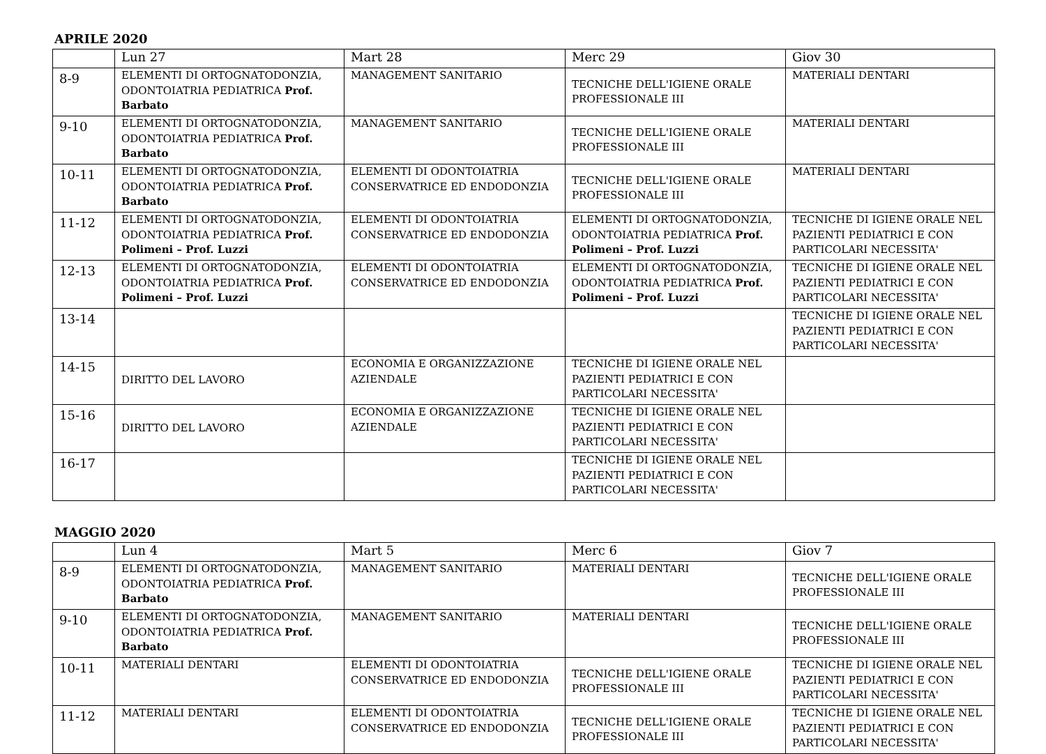APRILE 2020
| | Lun 27 | Mart 28 | Merc 29 | Giov 30 |
| --- | --- | --- | --- | --- |
| 8-9 | ELEMENTI DI ORTOGNATODONZIA, ODONTOIATRIA PEDIATRICA Prof. Barbato | MANAGEMENT SANITARIO | TECNICHE DELL'IGIENE ORALE PROFESSIONALE III | MATERIALI DENTARI |
| 9-10 | ELEMENTI DI ORTOGNATODONZIA, ODONTOIATRIA PEDIATRICA Prof. Barbato | MANAGEMENT SANITARIO | TECNICHE DELL'IGIENE ORALE PROFESSIONALE III | MATERIALI DENTARI |
| 10-11 | ELEMENTI DI ORTOGNATODONZIA, ODONTOIATRIA PEDIATRICA Prof. Barbato | ELEMENTI DI ODONTOIATRIA CONSERVATRICE ED ENDODONZIA | TECNICHE DELL'IGIENE ORALE PROFESSIONALE III | MATERIALI DENTARI |
| 11-12 | ELEMENTI DI ORTOGNATODONZIA, ODONTOIATRIA PEDIATRICA Prof. Polimeni – Prof. Luzzi | ELEMENTI DI ODONTOIATRIA CONSERVATRICE ED ENDODONZIA | ELEMENTI DI ORTOGNATODONZIA, ODONTOIATRIA PEDIATRICA Prof. Polimeni – Prof. Luzzi | TECNICHE DI IGIENE ORALE NEL PAZIENTI PEDIATRICI E CON PARTICOLARI NECESSITA' |
| 12-13 | ELEMENTI DI ORTOGNATODONZIA, ODONTOIATRIA PEDIATRICA Prof. Polimeni – Prof. Luzzi | ELEMENTI DI ODONTOIATRIA CONSERVATRICE ED ENDODONZIA | ELEMENTI DI ORTOGNATODONZIA, ODONTOIATRIA PEDIATRICA Prof. Polimeni – Prof. Luzzi | TECNICHE DI IGIENE ORALE NEL PAZIENTI PEDIATRICI E CON PARTICOLARI NECESSITA' |
| 13-14 | | | | TECNICHE DI IGIENE ORALE NEL PAZIENTI PEDIATRICI E CON PARTICOLARI NECESSITA' |
| 14-15 | DIRITTO DEL LAVORO | ECONOMIA E ORGANIZZAZIONE AZIENDALE | TECNICHE DI IGIENE ORALE NEL PAZIENTI PEDIATRICI E CON PARTICOLARI NECESSITA' | |
| 15-16 | DIRITTO DEL LAVORO | ECONOMIA E ORGANIZZAZIONE AZIENDALE | TECNICHE DI IGIENE ORALE NEL PAZIENTI PEDIATRICI E CON PARTICOLARI NECESSITA' | |
| 16-17 | | | TECNICHE DI IGIENE ORALE NEL PAZIENTI PEDIATRICI E CON PARTICOLARI NECESSITA' | |
MAGGIO 2020
| | Lun 4 | Mart 5 | Merc 6 | Giov 7 |
| --- | --- | --- | --- | --- |
| 8-9 | ELEMENTI DI ORTOGNATODONZIA, ODONTOIATRIA PEDIATRICA Prof. Barbato | MANAGEMENT SANITARIO | MATERIALI DENTARI | TECNICHE DELL'IGIENE ORALE PROFESSIONALE III |
| 9-10 | ELEMENTI DI ORTOGNATODONZIA, ODONTOIATRIA PEDIATRICA Prof. Barbato | MANAGEMENT SANITARIO | MATERIALI DENTARI | TECNICHE DELL'IGIENE ORALE PROFESSIONALE III |
| 10-11 | MATERIALI DENTARI | ELEMENTI DI ODONTOIATRIA CONSERVATRICE ED ENDODONZIA | TECNICHE DELL'IGIENE ORALE PROFESSIONALE III | TECNICHE DI IGIENE ORALE NEL PAZIENTI PEDIATRICI E CON PARTICOLARI NECESSITA' |
| 11-12 | MATERIALI DENTARI | ELEMENTI DI ODONTOIATRIA CONSERVATRICE ED ENDODONZIA | TECNICHE DELL'IGIENE ORALE PROFESSIONALE III | TECNICHE DI IGIENE ORALE NEL PAZIENTI PEDIATRICI E CON PARTICOLARI NECESSITA' |